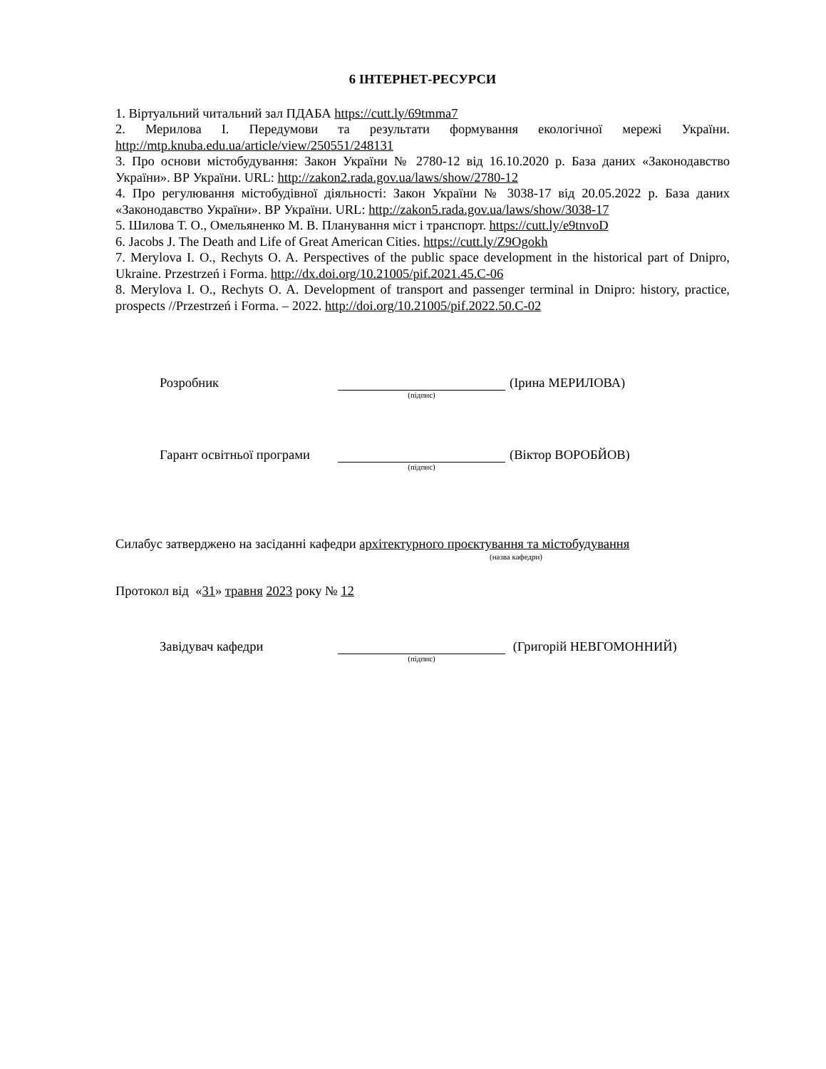6 ІНТЕРНЕТ-РЕСУРСИ
1. Віртуальний читальний зал ПДАБА https://cutt.ly/69tmma7
2. Мерилова І. Передумови та результати формування екологічної мережі України. http://mtp.knuba.edu.ua/article/view/250551/248131
3. Про основи містобудування: Закон України № 2780-12 від 16.10.2020 р. База даних «Законодавство України». ВР України. URL: http://zakon2.rada.gov.ua/laws/show/2780-12
4. Про регулювання містобудівної діяльності: Закон України № 3038-17 від 20.05.2022 р. База даних «Законодавство України». ВР України. URL: http://zakon5.rada.gov.ua/laws/show/3038-17
5. Шилова Т. О., Омельяненко М. В. Планування міст і транспорт. https://cutt.ly/e9tnvoD
6. Jacobs J. The Death and Life of Great American Cities. https://cutt.ly/Z9Ogokh
7. Merylova I. O., Rechyts O. A. Perspectives of the public space development in the historical part of Dnipro, Ukraine. Przestrzeń i Forma. http://dx.doi.org/10.21005/pif.2021.45.C-06
8. Merylova I. O., Rechyts O. A. Development of transport and passenger terminal in Dnipro: history, practice, prospects //Przestrzeń i Forma. – 2022. http://doi.org/10.21005/pif.2022.50.C-02
Розробник
(Ірина МЕРИЛОВА)
(підпис)
Гарант освітньої програми
(Віктор ВОРОБЙОВ)
(підпис)
Силабус затверджено на засіданні кафедри архітектурного проєктування та містобудування
(назва кафедри)
Протокол від «31» травня 2023 року № 12
Завідувач кафедри
(Григорій НЕВГОМОННИЙ)
(підпис)